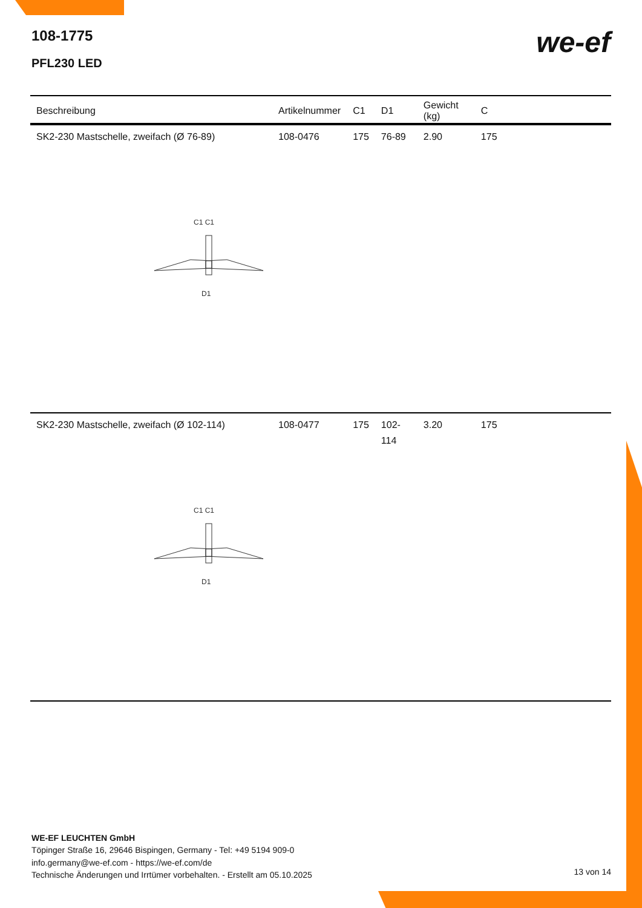108-1775
PFL230 LED
we-ef
| Beschreibung | Artikelnummer | C1 | D1 | Gewicht (kg) | C |
| --- | --- | --- | --- | --- | --- |
| SK2-230 Mastschelle, zweifach (Ø 76-89) C1 C1 D1 | 108-0476 | 175 | 76-89 | 2.90 | 175 |
| SK2-230 Mastschelle, zweifach (Ø 102-114) C1 C1 D1 | 108-0477 | 175 | 102-114 | 3.20 | 175 |
WE-EF LEUCHTEN GmbH
Töpinger Straße 16, 29646 Bispingen, Germany - Tel: +49 5194 909-0
info.germany@we-ef.com - https://we-ef.com/de
Technische Änderungen und Irrtümer vorbehalten. - Erstellt am 05.10.2025
13 von 14